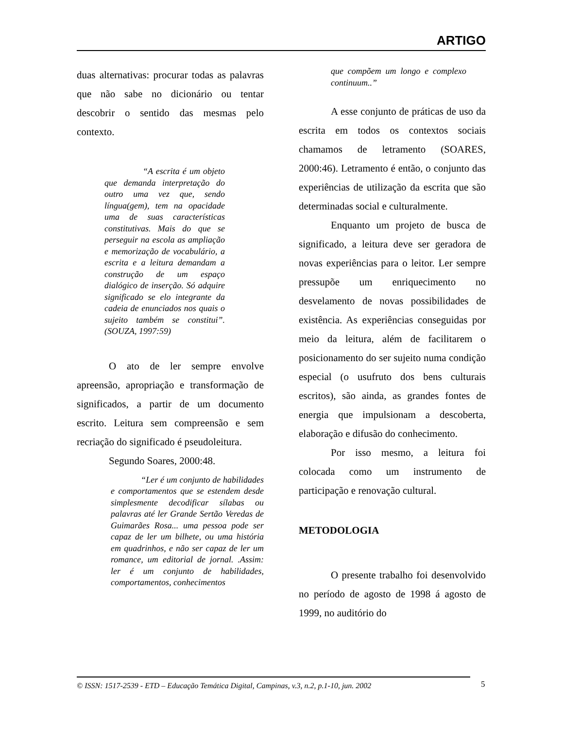ARTIGO
duas alternativas: procurar todas as palavras que não sabe no dicionário ou tentar descobrir o sentido das mesmas pelo contexto.
“A escrita é um objeto que demanda interpretação do outro uma vez que, sendo língua(gem), tem na opacidade uma de suas características constitutivas. Mais do que se perseguir na escola as ampliação e memorização de vocabulário, a escrita e a leitura demandam a construção de um espaço dialógico de inserção. Só adquire significado se elo integrante da cadeia de enunciados nos quais o sujeito também se constitui”. (SOUZA, 1997:59)
O ato de ler sempre envolve apreensão, apropriação e transformação de significados, a partir de um documento escrito. Leitura sem compreensão e sem recriação do significado é pseudoleitura.
Segundo Soares, 2000:48.
“Ler é um conjunto de habilidades e comportamentos que se estendem desde simplesmente decodificar sílabas ou palavras até ler Grande Sertão Veredas de Guimarães Rosa... uma pessoa pode ser capaz de ler um bilhete, ou uma história em quadrinhos, e não ser capaz de ler um romance, um editorial de jornal. .Assim: ler é um conjunto de habilidades, comportamentos, conhecimentos
que compõem um longo e complexo continuum..”
A esse conjunto de práticas de uso da escrita em todos os contextos sociais chamamos de letramento (SOARES, 2000:46). Letramento é então, o conjunto das experiências de utilização da escrita que são determinadas social e culturalmente.
Enquanto um projeto de busca de significado, a leitura deve ser geradora de novas experiências para o leitor. Ler sempre pressupõe um enriquecimento no desvelamento de novas possibilidades de existência. As experiências conseguidas por meio da leitura, além de facilitarem o posicionamento do ser sujeito numa condição especial (o usufruto dos bens culturais escritos), são ainda, as grandes fontes de energia que impulsionam a descoberta, elaboração e difusão do conhecimento.
Por isso mesmo, a leitura foi colocada como um instrumento de participação e renovação cultural.
METODOLOGIA
O presente trabalho foi desenvolvido no período de agosto de 1998 á agosto de 1999, no auditório do
© ISSN: 1517-2539 - ETD – Educação Temática Digital, Campinas, v.3, n.2, p.1-10, jun. 2002
5